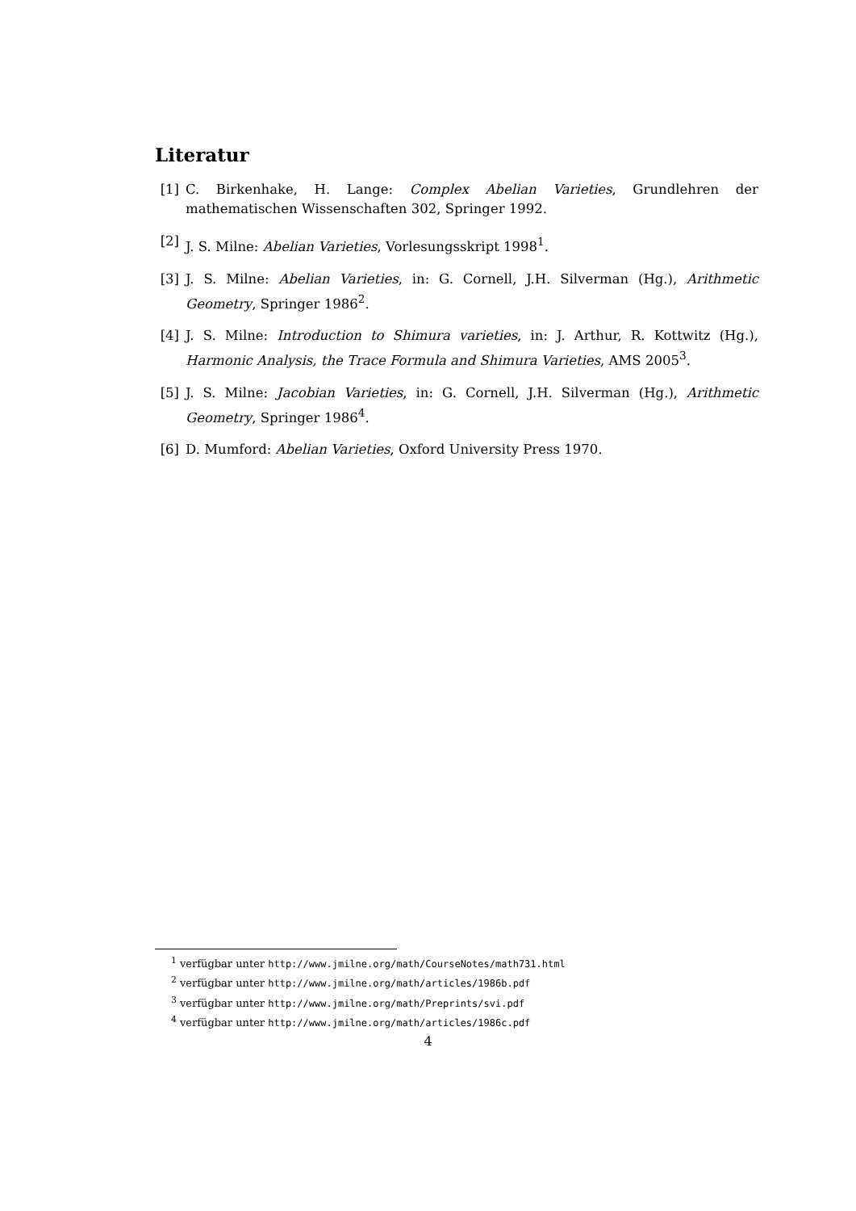Literatur
[1] C. Birkenhake, H. Lange: Complex Abelian Varieties, Grundlehren der mathematischen Wissenschaften 302, Springer 1992.
[2] J. S. Milne: Abelian Varieties, Vorlesungsskript 1998<sup>1</sup>.
[3] J. S. Milne: Abelian Varieties, in: G. Cornell, J.H. Silverman (Hg.), Arithmetic Geometry, Springer 1986<sup>2</sup>.
[4] J. S. Milne: Introduction to Shimura varieties, in: J. Arthur, R. Kottwitz (Hg.), Harmonic Analysis, the Trace Formula and Shimura Varieties, AMS 2005<sup>3</sup>.
[5] J. S. Milne: Jacobian Varieties, in: G. Cornell, J.H. Silverman (Hg.), Arithmetic Geometry, Springer 1986<sup>4</sup>.
[6] D. Mumford: Abelian Varieties, Oxford University Press 1970.
<sup>1</sup> verfügbar unter http://www.jmilne.org/math/CourseNotes/math731.html
<sup>2</sup> verfügbar unter http://www.jmilne.org/math/articles/1986b.pdf
<sup>3</sup> verfügbar unter http://www.jmilne.org/math/Preprints/svi.pdf
<sup>4</sup> verfügbar unter http://www.jmilne.org/math/articles/1986c.pdf
4